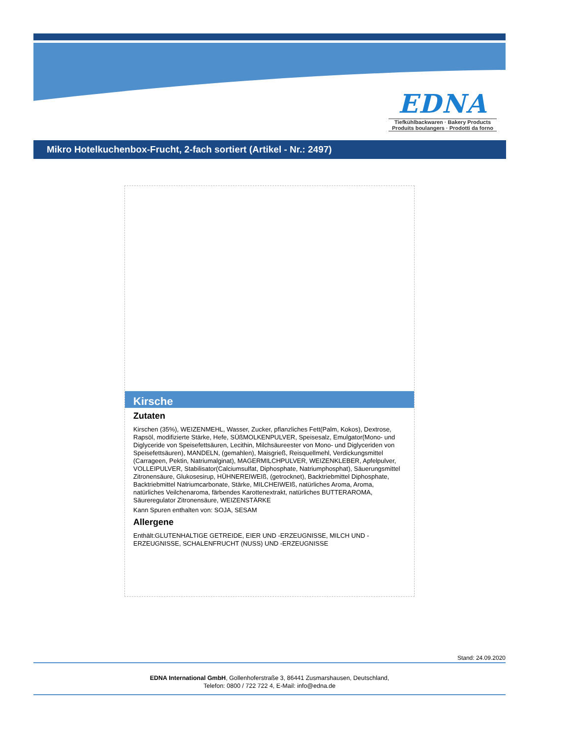EDNA
Tiefkühlbackwaren · Bakery Products
Produits boulangers · Prodotti da forno
Mikro Hotelkuchenbox-Frucht, 2-fach sortiert (Artikel - Nr.: 2497)
Kirsche
Zutaten
Kirschen (35%), WEIZENMEHL, Wasser, Zucker, pflanzliches Fett(Palm, Kokos), Dextrose, Rapsöl, modifizierte Stärke, Hefe, SÜßMOLKENPULVER, Speisesalz, Emulgator(Mono- und Diglyceride von Speisefettsäuren, Lecithin, Milchsäureester von Mono- und Diglyceriden von Speisefettsäuren), MANDELN, (gemahlen), Maisgrieß, Reisquellmehl, Verdickungsmittel (Carrageen, Pektin, Natriumalginat), MAGERMILCHPULVER, WEIZENKLEBER, Apfelpulver, VOLLEIPULVER, Stabilisator(Calciumsulfat, Diphosphate, Natriumphosphat), Säuerungsmittel Zitronensäure, Glukosesirup, HÜHNEREIWEIß, (getrocknet), Backtriebmittel Diphosphate, Backtriebmittel Natriumcarbonate, Stärke, MILCHEIWEIß, natürliches Aroma, Aroma, natürliches Veilchenaroma, färbendes Karottenextrakt, natürliches BUTTERAROMA, Säureregulator Zitronensäure, WEIZENSTÄRKE
Kann Spuren enthalten von: SOJA, SESAM
Allergene
Enthält:GLUTENHALTIGE GETREIDE, EIER UND -ERZEUGNISSE, MILCH UND -ERZEUGNISSE, SCHALENFRUCHT (NUSS) UND -ERZEUGNISSE
Stand: 24.09.2020
EDNA International GmbH, Gollenhoferstraße 3, 86441 Zusmarshausen, Deutschland,
Telefon: 0800 / 722 722 4, E-Mail: info@edna.de